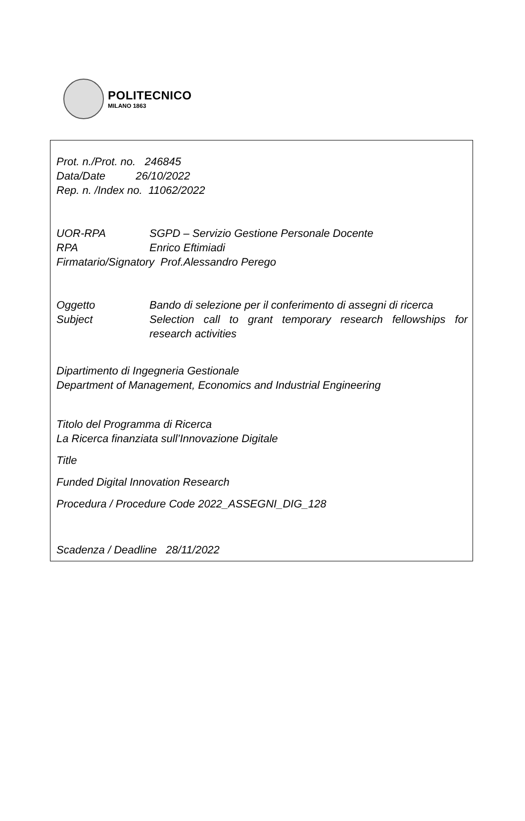POLITECNICO
MILANO 1863
Prot. n./Prot. no. 246845
Data/Date 26/10/2022
Rep. n. /Index no. 11062/2022
UOR-RPA SGPD – Servizio Gestione Personale Docente
RPA Enrico Eftimiadi
Firmatario/Signatory Prof.Alessandro Perego
Oggetto Bando di selezione per il conferimento di assegni di ricerca
Subject Selection call to grant temporary research fellowships for research activities
Dipartimento di Ingegneria Gestionale
Department of Management, Economics and Industrial Engineering
Titolo del Programma di Ricerca
La Ricerca finanziata sull’Innovazione Digitale
Title
Funded Digital Innovation Research
Procedura / Procedure Code 2022_ASSEGNI_DIG_128
Scadenza / Deadline 28/11/2022